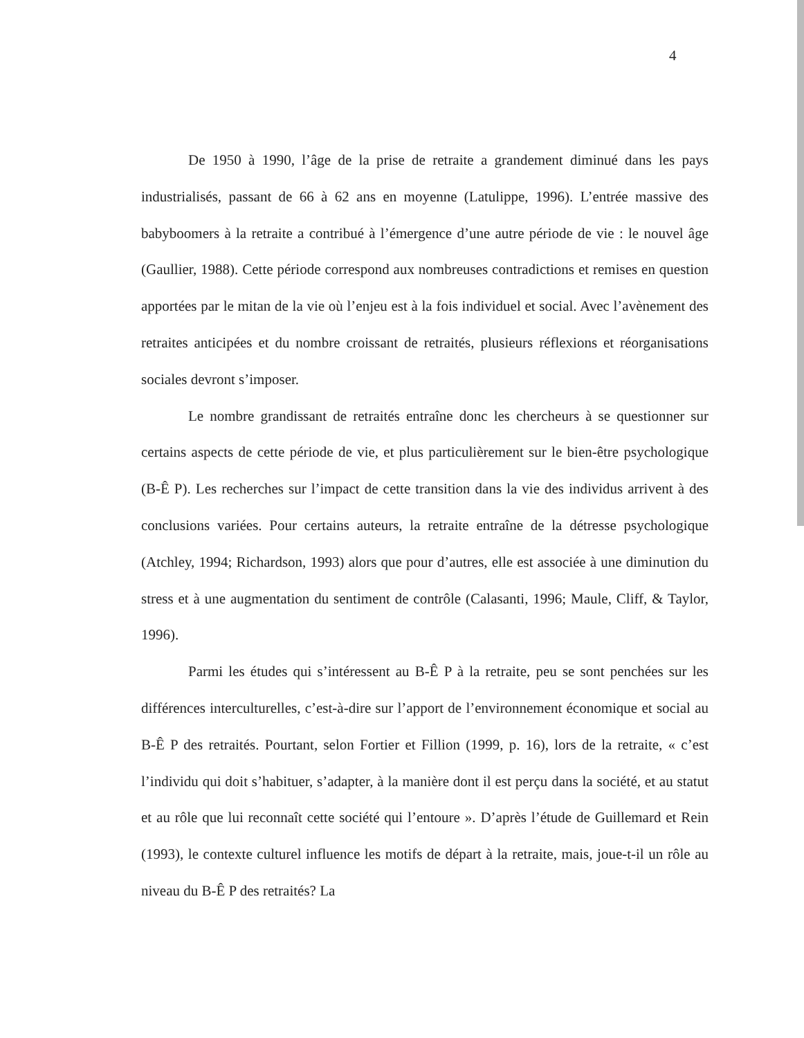4
De 1950 à 1990, l’âge de la prise de retraite a grandement diminué dans les pays industrialisés, passant de 66 à 62 ans en moyenne (Latulippe, 1996). L’entrée massive des babyboomers à la retraite a contribué à l’émergence d’une autre période de vie : le nouvel âge (Gaullier, 1988). Cette période correspond aux nombreuses contradictions et remises en question apportées par le mitan de la vie où l’enjeu est à la fois individuel et social. Avec l’avènement des retraites anticipées et du nombre croissant de retraités, plusieurs réflexions et réorganisations sociales devront s’imposer.
Le nombre grandissant de retraités entraîne donc les chercheurs à se questionner sur certains aspects de cette période de vie, et plus particulièrement sur le bien-être psychologique (B-Ê P). Les recherches sur l’impact de cette transition dans la vie des individus arrivent à des conclusions variées. Pour certains auteurs, la retraite entraîne de la détresse psychologique (Atchley, 1994; Richardson, 1993) alors que pour d’autres, elle est associée à une diminution du stress et à une augmentation du sentiment de contrôle (Calasanti, 1996; Maule, Cliff, & Taylor, 1996).
Parmi les études qui s’intéressent au B-Ê P à la retraite, peu se sont penchées sur les différences interculturelles, c’est-à-dire sur l’apport de l’environnement économique et social au B-Ê P des retraités. Pourtant, selon Fortier et Fillion (1999, p. 16), lors de la retraite, « c’est l’individu qui doit s’habituer, s’adapter, à la manière dont il est perçu dans la société, et au statut et au rôle que lui reconnaît cette société qui l’entoure ». D’après l’étude de Guillemard et Rein (1993), le contexte culturel influence les motifs de départ à la retraite, mais, joue-t-il un rôle au niveau du B-Ê P des retraités? La